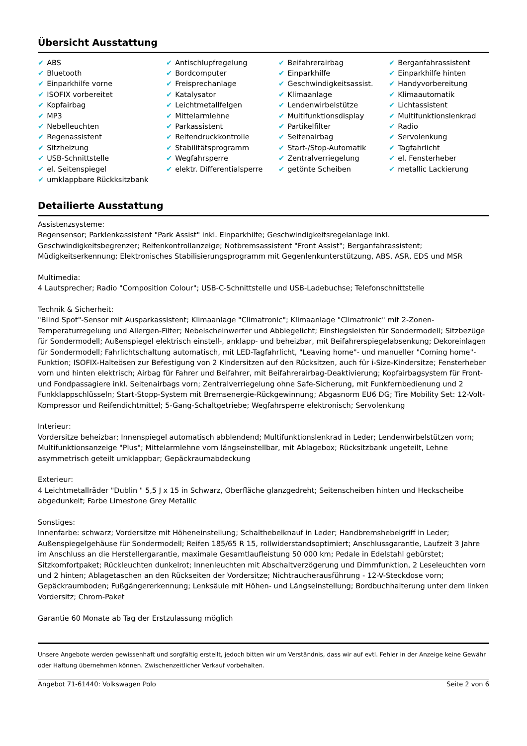Übersicht Ausstattung
| ✔ ABS | ✔ Antischlupfregelung | ✔ Beifahrerairbag | ✔ Berganfahrassistent |
| ✔ Bluetooth | ✔ Bordcomputer | ✔ Einparkhilfe | ✔ Einparkhilfe hinten |
| ✔ Einparkhilfe vorne | ✔ Freisprechanlage | ✔ Geschwindigkeitsassist. | ✔ Handyvorbereitung |
| ✔ ISOFIX vorbereitet | ✔ Katalysator | ✔ Klimaanlage | ✔ Klimaautomatik |
| ✔ Kopfairbag | ✔ Leichtmetallfelgen | ✔ Lendenwirbelstütze | ✔ Lichtassistent |
| ✔ MP3 | ✔ Mittelarmlehne | ✔ Multifunktionsdisplay | ✔ Multifunktionslenkrad |
| ✔ Nebelleuchten | ✔ Parkassistent | ✔ Partikelfilter | ✔ Radio |
| ✔ Regenassistent | ✔ Reifendruckkontrolle | ✔ Seitenairbag | ✔ Servolenkung |
| ✔ Sitzheizung | ✔ Stabilitätsprogramm | ✔ Start-/Stop-Automatik | ✔ Tagfahrlicht |
| ✔ USB-Schnittstelle | ✔ Wegfahrsperre | ✔ Zentralverriegelung | ✔ el. Fensterheber |
| ✔ el. Seitenspiegel | ✔ elektr. Differentialsperre | ✔ getönte Scheiben | ✔ metallic Lackierung |
| ✔ umklappbare Rückksitzbank | | | |
Detailierte Ausstattung
Assistenzsysteme:
Regensensor; Parklenkassistent "Park Assist" inkl. Einparkhilfe; Geschwindigkeitsregelanlage inkl. Geschwindigkeitsbegrenzer; Reifenkontrollanzeige; Notbremsassistent "Front Assist"; Berganfahrassistent; Müdigkeitserkennung; Elektronisches Stabilisierungsprogramm mit Gegenlenkunterstützung, ABS, ASR, EDS und MSR
Multimedia:
4 Lautsprecher; Radio "Composition Colour"; USB-C-Schnittstelle und USB-Ladebuchse; Telefonschnittstelle
Technik & Sicherheit:
"Blind Spot"-Sensor mit Ausparkassistent; Klimaanlage "Climatronic"; Klimaanlage "Climatronic" mit 2-Zonen-Temperaturregelung und Allergen-Filter; Nebelscheinwerfer und Abbiegelicht; Einstiegsleisten für Sondermodell; Sitzbezüge für Sondermodell; Außenspiegel elektrisch einstell-, anklapp- und beheizbar, mit Beifahrerspiegelabsenkung; Dekoreinlagen für Sondermodell; Fahrlichtschaltung automatisch, mit LED-Tagfahrlicht, "Leaving home"- und manueller "Coming home"-Funktion; ISOFIX-Halteösen zur Befestigung von 2 Kindersitzen auf den Rücksitzen, auch für i-Size-Kindersitze; Fensterheber vorn und hinten elektrisch; Airbag für Fahrer und Beifahrer, mit Beifahrerairbag-Deaktivierung; Kopfairbagsystem für Front- und Fondpassagiere inkl. Seitenairbags vorn; Zentralverriegelung ohne Safe-Sicherung, mit Funkfernbedienung und 2 Funkklappschlüsseln; Start-Stopp-System mit Bremsenergie-Rückgewinnung; Abgasnorm EU6 DG; Tire Mobility Set: 12-Volt-Kompressor und Reifendichtmittel; 5-Gang-Schaltgetriebe; Wegfahrsperre elektronisch; Servolenkung
Interieur:
Vordersitze beheizbar; Innenspiegel automatisch abblendend; Multifunktionslenkrad in Leder; Lendenwirbelstützen vorn; Multifunktionsanzeige "Plus"; Mittelarmlehne vorn längseinstellbar, mit Ablagebox; Rücksitzbank ungeteilt, Lehne asymmetrisch geteilt umklappbar; Gepäckraumabdeckung
Exterieur:
4 Leichtmetallräder "Dublin " 5,5 J x 15 in Schwarz, Oberfläche glanzgedreht; Seitenscheiben hinten und Heckscheibe abgedunkelt; Farbe Limestone Grey Metallic
Sonstiges:
Innenfarbe: schwarz; Vordersitze mit Höheneinstellung; Schalthebelknauf in Leder; Handbremshebelgriff in Leder; Außenspiegelgehäuse für Sondermodell; Reifen 185/65 R 15, rollwiderstandsoptimiert; Anschlussgarantie, Laufzeit 3 Jahre im Anschluss an die Herstellergarantie, maximale Gesamtlaufleistung 50 000 km; Pedale in Edelstahl gebürstet; Sitzkomfortpaket; Rückleuchten dunkelrot; Innenleuchten mit Abschaltverzögerung und Dimmfunktion, 2 Leseleuchten vorn und 2 hinten; Ablagetaschen an den Rückseiten der Vordersitze; Nichtraucherausführung - 12-V-Steckdose vorn; Gepäckraumboden; Fußgängererkennung; Lenksäule mit Höhen- und Längseinstellung; Bordbuchhalterung unter dem linken Vordersitz; Chrom-Paket
Garantie 60 Monate ab Tag der Erstzulassung möglich
Unsere Angebote werden gewissenhaft und sorgfältig erstellt, jedoch bitten wir um Verständnis, dass wir auf evtl. Fehler in der Anzeige keine Gewähr oder Haftung übernehmen können. Zwischenzeitlicher Verkauf vorbehalten.
Angebot 71-61440: Volkswagen Polo Seite 2 von 6